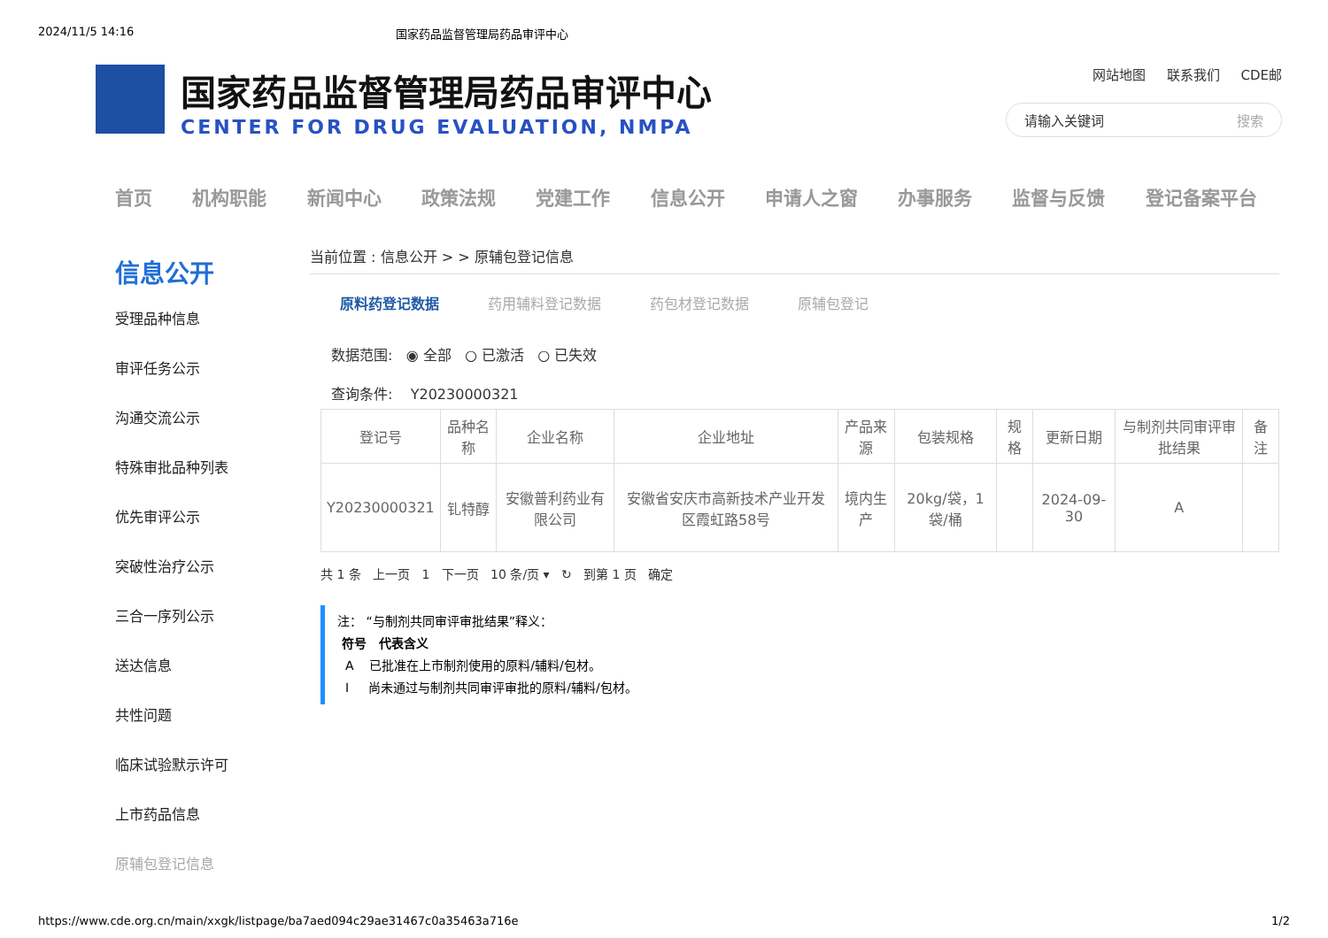2024/11/5 14:16 国家药品监督管理局药品审评中心
国家药品监督管理局药品审评中心
CENTER FOR DRUG EVALUATION, NMPA
网站地图 联系我们 CDE邮
请输入关键词 搜索
首页 机构职能 新闻中心 政策法规 党建工作 信息公开 申请人之窗 办事服务 监督与反馈 登记备案平台
信息公开
受理品种信息
审评任务公示
沟通交流公示
特殊审批品种列表
优先审评公示
突破性治疗公示
三合一序列公示
送达信息
共性问题
临床试验默示许可
上市药品信息
原辅包登记信息
当前位置 : 信息公开 > > 原辅包登记信息
原料药登记数据 药用辅料登记数据 药包材登记数据 原辅包登记
数据范围: ◉ 全部 ○ 已激活 ○ 已失效
查询条件: Y20230000321
| 登记号 | 品种名称 | 企业名称 | 企业地址 | 产品来源 | 包装规格 | 规格 | 更新日期 | 与制剂共同审评审批结果 | 备注 |
| --- | --- | --- | --- | --- | --- | --- | --- | --- | --- |
| Y20230000321 | 钆特醇 | 安徽普利药业有限公司 | 安徽省安庆市高新技术产业开发区霞虹路58号 | 境内生产 | 20kg/袋，1袋/桶 | | 2024-09-30 | A | |
共 1 条 上一页 1 下一页 10 条/页 ▾ ↻ 到第 1 页 确定
注： “与制剂共同审评审批结果”释义：
符号 代表含义
A 已批准在上市制剂使用的原料/辅料/包材。
I 尚未通过与制剂共同审评审批的原料/辅料/包材。
https://www.cde.org.cn/main/xxgk/listpage/ba7aed094c29ae31467c0a35463a716e 1/2